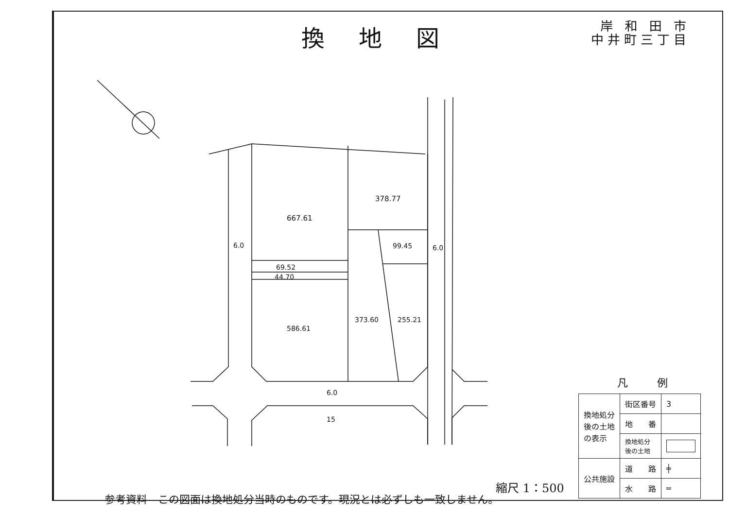換地図
岸 和 田 市
中井町三丁目
667.61
378.77
99.45
69.52
44.70
586.61
373.60 255.21
6.0 6.0
6.0
15
凡例
| 換地処分 後の土地 の表示 | 街区番号 | 3 |
| | 地 番 | |
| | 換地処分 後の土地 | |
| 公共施設 | 道 路 | ╪ |
| | 水 路 | ═ |
縮尺 1：500
参考資料　この図面は換地処分当時のものです。現況とは必ずしも一致しません。